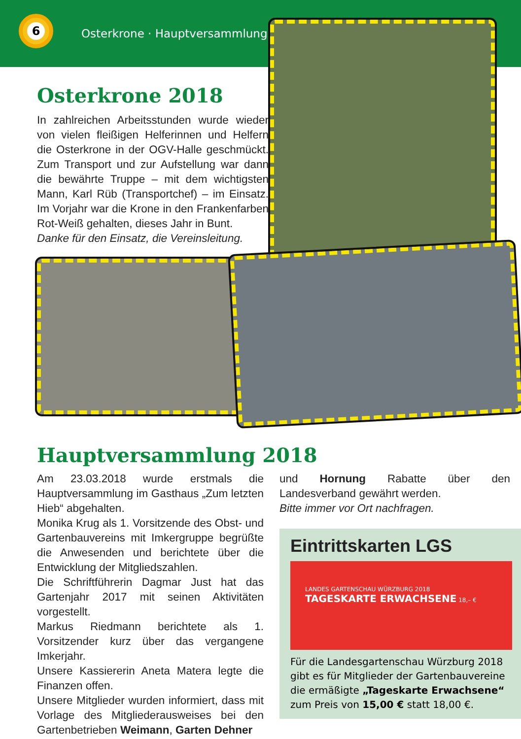6
Osterkrone · Hauptversammlung
Osterkrone 2018
In zahlreichen Arbeitsstunden wurde wieder von vielen fleißigen Helferinnen und Helfern die Osterkrone in der OGV-Halle geschmückt. Zum Transport und zur Aufstellung war dann die bewährte Truppe – mit dem wichtigsten Mann, Karl Rüb (Transportchef) – im Einsatz. Im Vorjahr war die Krone in den Frankenfarben Rot-Weiß gehalten, dieses Jahr in Bunt.
Danke für den Einsatz, die Vereinsleitung.
Hauptversammlung 2018
Am 23.03.2018 wurde erstmals die Hauptversammlung im Gasthaus „Zum letzten Hieb“ abgehalten.
Monika Krug als 1. Vorsitzende des Obst- und Gartenbauvereins mit Imkergruppe begrüßte die Anwesenden und berichtete über die Entwicklung der Mitgliedszahlen.
Die Schriftführerin Dagmar Just hat das Gartenjahr 2017 mit seinen Aktivitäten vorgestellt.
Markus Riedmann berichtete als 1. Vorsitzender kurz über das vergangene Imkerjahr.
Unsere Kassiererin Aneta Matera legte die Finanzen offen.
Unsere Mitglieder wurden informiert, dass mit Vorlage des Mitgliederausweises bei den Gartenbetrieben Weimann, Garten Dehner
und Hornung Rabatte über den Landesverband gewährt werden.
Bitte immer vor Ort nachfragen.
Eintrittskarten LGS
LANDES GARTENSCHAU WÜRZBURG 2018 TAGESKARTE ERWACHSENE 18,– €
Für die Landesgartenschau Würzburg 2018 gibt es für Mitglieder der Gartenbauvereine die ermäßigte „Tageskarte Erwachsene“ zum Preis von 15,00 € statt 18,00 €.